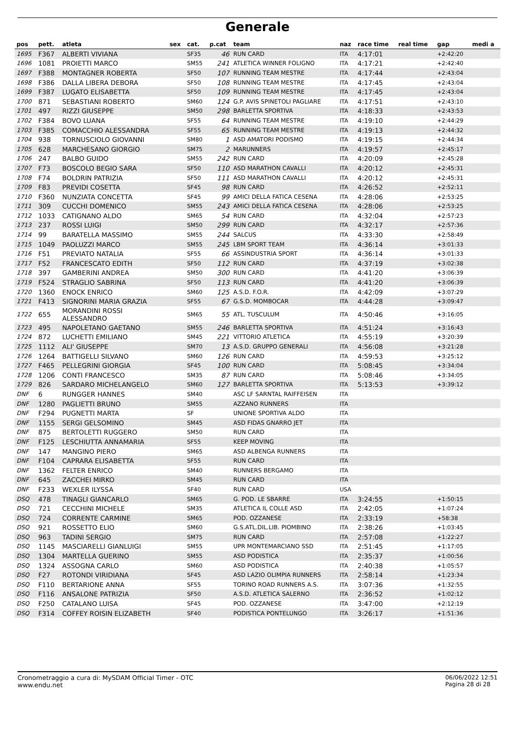Generale
| pos | pett. | atleta | sex | cat. | p.cat | team | naz | race time | real time | gap | medi a |
| --- | --- | --- | --- | --- | --- | --- | --- | --- | --- | --- | --- |
| 1695 | F367 | ALBERTI VIVIANA | | SF35 | 46 | RUN CARD | ITA | 4:17:01 | | +2:42:20 | |
| 1696 | 1081 | PROIETTI MARCO | | SM55 | 241 | ATLETICA WINNER FOLIGNO | ITA | 4:17:21 | | +2:42:40 | |
| 1697 | F388 | MONTAGNER ROBERTA | | SF50 | 107 | RUNNING TEAM MESTRE | ITA | 4:17:44 | | +2:43:04 | |
| 1698 | F386 | DALLA LIBERA DEBORA | | SF50 | 108 | RUNNING TEAM MESTRE | ITA | 4:17:45 | | +2:43:04 | |
| 1699 | F387 | LUGATO ELISABETTA | | SF50 | 109 | RUNNING TEAM MESTRE | ITA | 4:17:45 | | +2:43:04 | |
| 1700 | 871 | SEBASTIANI ROBERTO | | SM60 | 124 | G.P. AVIS SPINETOLI PAGLIARE | ITA | 4:17:51 | | +2:43:10 | |
| 1701 | 497 | RIZZI GIUSEPPE | | SM50 | 298 | BARLETTA SPORTIVA | ITA | 4:18:33 | | +2:43:53 | |
| 1702 | F384 | BOVO LUANA | | SF55 | 64 | RUNNING TEAM MESTRE | ITA | 4:19:10 | | +2:44:29 | |
| 1703 | F385 | COMACCHIO ALESSANDRA | | SF55 | 65 | RUNNING TEAM MESTRE | ITA | 4:19:13 | | +2:44:32 | |
| 1704 | 938 | TORNUSCIOLO GIOVANNI | | SM80 | 1 | ASD AMATORI PODISMO | ITA | 4:19:15 | | +2:44:34 | |
| 1705 | 628 | MARCHESANO GIORGIO | | SM75 | 2 | MARUNNERS | ITA | 4:19:57 | | +2:45:17 | |
| 1706 | 247 | BALBO GUIDO | | SM55 | 242 | RUN CARD | ITA | 4:20:09 | | +2:45:28 | |
| 1707 | F73 | BOSCOLO BEGIO SARA | | SF50 | 110 | ASD MARATHON CAVALLI | ITA | 4:20:12 | | +2:45:31 | |
| 1708 | F74 | BOLDRIN PATRIZIA | | SF50 | 111 | ASD MARATHON CAVALLI | ITA | 4:20:12 | | +2:45:31 | |
| 1709 | F83 | PREVIDI COSETTA | | SF45 | 98 | RUN CARD | ITA | 4:26:52 | | +2:52:11 | |
| 1710 | F360 | NUNZIATA CONCETTA | | SF45 | 99 | AMICI DELLA FATICA CESENA | ITA | 4:28:06 | | +2:53:25 | |
| 1711 | 309 | CUCCHI DOMENICO | | SM55 | 243 | AMICI DELLA FATICA CESENA | ITA | 4:28:06 | | +2:53:25 | |
| 1712 | 1033 | CATIGNANO ALDO | | SM65 | 54 | RUN CARD | ITA | 4:32:04 | | +2:57:23 | |
| 1713 | 237 | ROSSI LUIGI | | SM50 | 299 | RUN CARD | ITA | 4:32:17 | | +2:57:36 | |
| 1714 | 99 | BARATELLA MASSIMO | | SM55 | 244 | SALCUS | ITA | 4:33:30 | | +2:58:49 | |
| 1715 | 1049 | PAOLUZZI MARCO | | SM55 | 245 | LBM SPORT TEAM | ITA | 4:36:14 | | +3:01:33 | |
| 1716 | F51 | PREVIATO NATALIA | | SF55 | 66 | ASSINDUSTRIA SPORT | ITA | 4:36:14 | | +3:01:33 | |
| 1717 | F52 | FRANCESCATO EDITH | | SF50 | 112 | RUN CARD | ITA | 4:37:19 | | +3:02:38 | |
| 1718 | 397 | GAMBERINI ANDREA | | SM50 | 300 | RUN CARD | ITA | 4:41:20 | | +3:06:39 | |
| 1719 | F524 | STRAGLIO SABRINA | | SF50 | 113 | RUN CARD | ITA | 4:41:20 | | +3:06:39 | |
| 1720 | 1360 | ENOCK ENRICO | | SM60 | 125 | A.S.D. F.O.R. | ITA | 4:42:09 | | +3:07:29 | |
| 1721 | F413 | SIGNORINI MARIA GRAZIA | | SF55 | 67 | G.S.D. MOMBOCAR | ITA | 4:44:28 | | +3:09:47 | |
| 1722 | 655 | MORANDINI ROSSI ALESSANDRO | | SM65 | 55 | ATL. TUSCULUM | ITA | 4:50:46 | | +3:16:05 | |
| 1723 | 495 | NAPOLETANO GAETANO | | SM55 | 246 | BARLETTA SPORTIVA | ITA | 4:51:24 | | +3:16:43 | |
| 1724 | 872 | LUCHETTI EMILIANO | | SM45 | 221 | VITTORIO ATLETICA | ITA | 4:55:19 | | +3:20:39 | |
| 1725 | 1112 | ALI' GIUSEPPE | | SM70 | 13 | A.S.D. GRUPPO GENERALI | ITA | 4:56:08 | | +3:21:28 | |
| 1726 | 1264 | BATTIGELLI SILVANO | | SM60 | 126 | RUN CARD | ITA | 4:59:53 | | +3:25:12 | |
| 1727 | F465 | PELLEGRINI GIORGIA | | SF45 | 100 | RUN CARD | ITA | 5:08:45 | | +3:34:04 | |
| 1728 | 1206 | CONTI FRANCESCO | | SM35 | 87 | RUN CARD | ITA | 5:08:46 | | +3:34:05 | |
| 1729 | 826 | SARDARO MICHELANGELO | | SM60 | 127 | BARLETTA SPORTIVA | ITA | 5:13:53 | | +3:39:12 | |
| DNF | 6 | RUNGGER HANNES | | SM40 | | ASC LF SARNTAL RAIFFEISEN | ITA | | | | |
| DNF | 1280 | PAGLIETTI BRUNO | | SM55 | | AZZANO RUNNERS | ITA | | | | |
| DNF | F294 | PUGNETTI MARTA | | SF | | UNIONE SPORTIVA ALDO | ITA | | | | |
| DNF | 1155 | SERGI GELSOMINO | | SM45 | | ASD FIDAS GNARRO JET | ITA | | | | |
| DNF | 875 | BERTOLETTI RUGGERO | | SM50 | | RUN CARD | ITA | | | | |
| DNF | F125 | LESCHIUTTA ANNAMARIA | | SF55 | | KEEP MOVING | ITA | | | | |
| DNF | 147 | MANGINO PIERO | | SM65 | | ASD ALBENGA RUNNERS | ITA | | | | |
| DNF | F104 | CAPRARA ELISABETTA | | SF55 | | RUN CARD | ITA | | | | |
| DNF | 1362 | FELTER ENRICO | | SM40 | | RUNNERS BERGAMO | ITA | | | | |
| DNF | 645 | ZACCHEI MIRKO | | SM45 | | RUN CARD | ITA | | | | |
| DNF | F233 | WEXLER ILYSSA | | SF40 | | RUN CARD | USA | | | | |
| DSQ | 478 | TINAGLI GIANCARLO | | SM65 | | G. POD. LE SBARRE | ITA | 3:24:55 | | +1:50:15 | |
| DSQ | 721 | CECCHINI MICHELE | | SM35 | | ATLETICA IL COLLE ASD | ITA | 2:42:05 | | +1:07:24 | |
| DSQ | 724 | CORRENTE CARMINE | | SM65 | | POD. OZZANESE | ITA | 2:33:19 | | +58:38 | |
| DSQ | 921 | ROSSETTO ELIO | | SM60 | | G.S.ATL.DIL.LIB. PIOMBINO | ITA | 2:38:26 | | +1:03:45 | |
| DSQ | 963 | TADINI SERGIO | | SM75 | | RUN CARD | ITA | 2:57:08 | | +1:22:27 | |
| DSQ | 1145 | MASCIARELLI GIANLUIGI | | SM55 | | UPR MONTEMARCIANO SSD | ITA | 2:51:45 | | +1:17:05 | |
| DSQ | 1304 | MARTELLA GUERINO | | SM55 | | ASD PODISTICA | ITA | 2:35:37 | | +1:00:56 | |
| DSQ | 1324 | ASSOGNA CARLO | | SM60 | | ASD PODISTICA | ITA | 2:40:38 | | +1:05:57 | |
| DSQ | F27 | ROTONDI VIRIDIANA | | SF45 | | ASD LAZIO OLIMPIA RUNNERS | ITA | 2:58:14 | | +1:23:34 | |
| DSQ | F110 | BERTARIONE ANNA | | SF55 | | TORINO ROAD RUNNERS A.S. | ITA | 3:07:36 | | +1:32:55 | |
| DSQ | F116 | ANSALONE PATRIZIA | | SF50 | | A.S.D. ATLETICA SALERNO | ITA | 2:36:52 | | +1:02:12 | |
| DSQ | F250 | CATALANO LUISA | | SF45 | | POD. OZZANESE | ITA | 3:47:00 | | +2:12:19 | |
| DSQ | F314 | COFFEY ROISIN ELIZABETH | | SF40 | | PODISTICA PONTELUNGO | ITA | 3:26:17 | | +1:51:36 | |
Cronometraggio a cura di: MySDAM Official Timer - OTC
www.endu.net
06/06/2022 12:51
Pagina 28 di 28